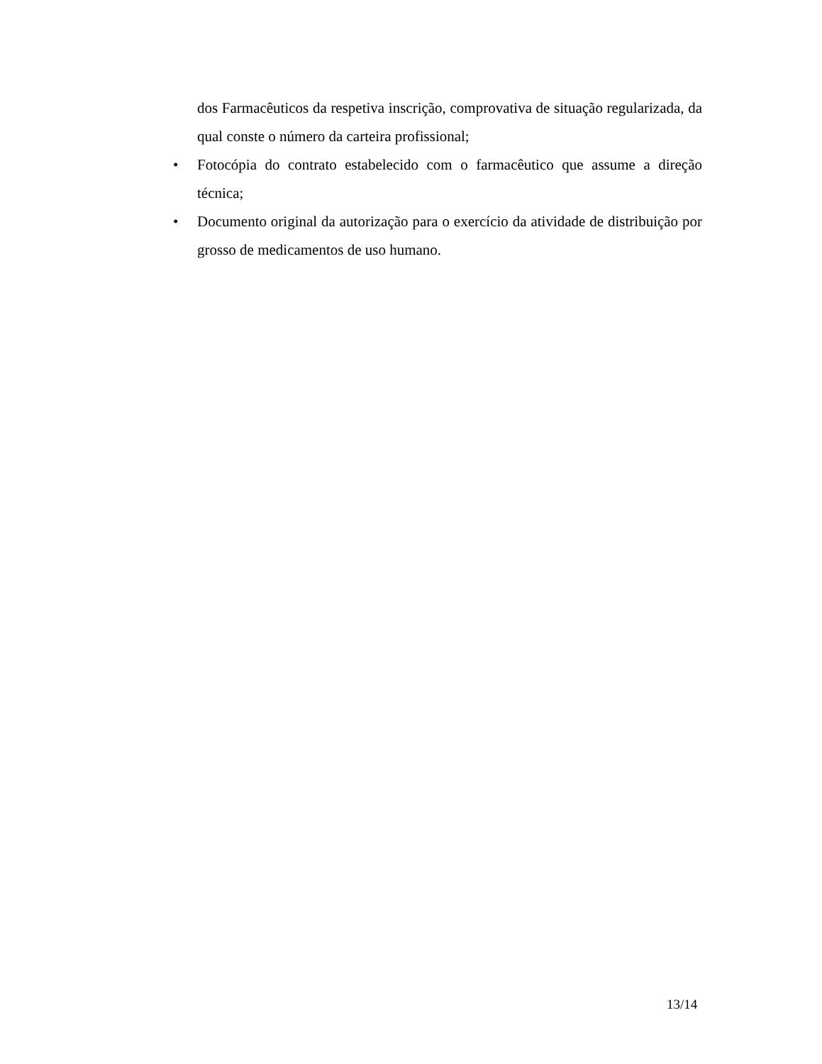dos Farmacêuticos da respetiva inscrição, comprovativa de situação regularizada, da qual conste o número da carteira profissional;
• Fotocópia do contrato estabelecido com o farmacêutico que assume a direção técnica;
• Documento original da autorização para o exercício da atividade de distribuição por grosso de medicamentos de uso humano.
13/14